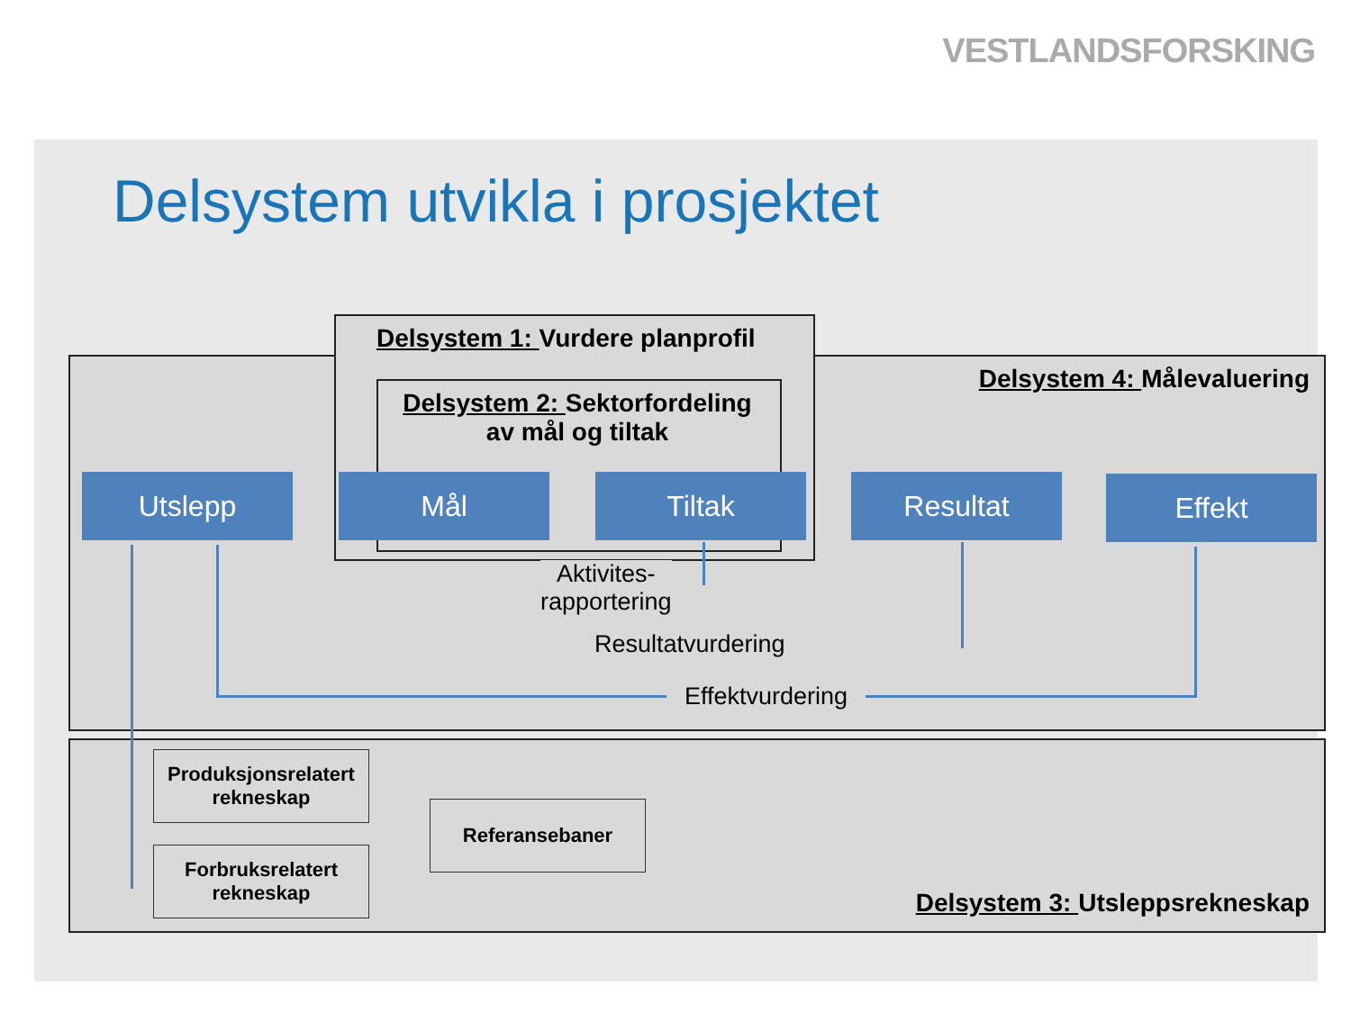VESTLANDSFORSKING
Delsystem utvikla i prosjektet
Delsystem 1: Vurdere planprofil
Delsystem 2: Sektorfordeling
av mål og tiltak
Delsystem 4: Målevaluering
Delsystem 3: Utsleppsrekneskap
Utslepp Mål Tiltak Resultat Effekt
Aktivites-
rapportering
Resultatvurdering
Effektvurdering
Produksjonsrelatert
rekneskap
Forbruksrelatert
rekneskap
Referansebaner